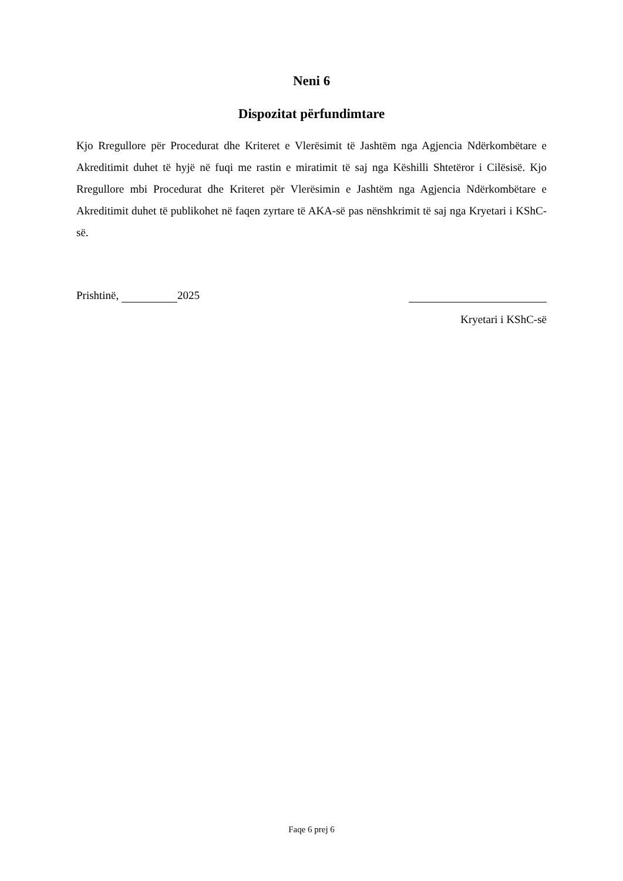Neni 6
Dispozitat përfundimtare
Kjo Rregullore për Procedurat dhe Kriteret e Vlerësimit të Jashtëm nga Agjencia Ndërkombëtare e Akreditimit duhet të hyjë në fuqi me rastin e miratimit të saj nga Këshilli Shtetëror i Cilësisë. Kjo Rregullore mbi Procedurat dhe Kriteret për Vlerësimin e Jashtëm nga Agjencia Ndërkombëtare e Akreditimit duhet të publikohet në faqen zyrtare të AKA-së pas nënshkrimit të saj nga Kryetari i KShC-së.
Prishtinë, 2025
Kryetari i KShC-së
Faqe 6 prej 6